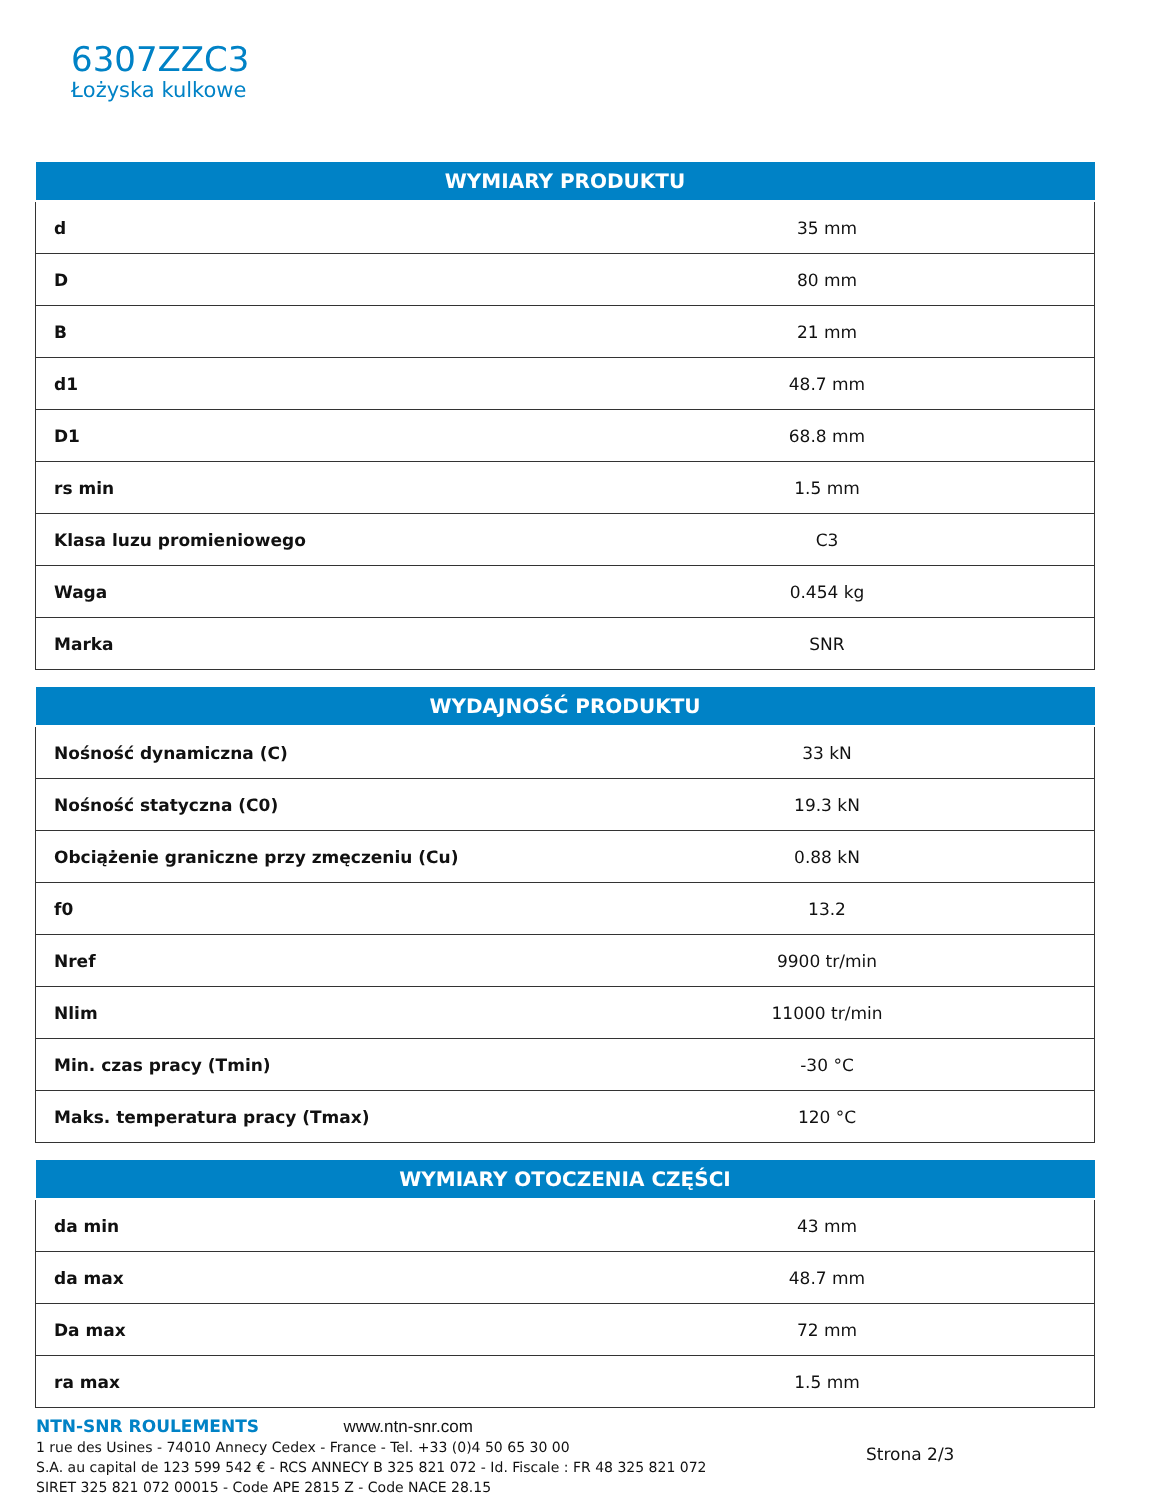6307ZZC3
Łożyska kulkowe
| WYMIARY PRODUKTU | |
| --- | --- |
| d | 35 mm |
| D | 80 mm |
| B | 21 mm |
| d1 | 48.7 mm |
| D1 | 68.8 mm |
| rs min | 1.5 mm |
| Klasa luzu promieniowego | C3 |
| Waga | 0.454 kg |
| Marka | SNR |
| WYDAJNOŚĆ PRODUKTU | |
| --- | --- |
| Nośność dynamiczna (C) | 33 kN |
| Nośność statyczna (C0) | 19.3 kN |
| Obciążenie graniczne przy zmęczeniu (Cu) | 0.88 kN |
| f0 | 13.2 |
| Nref | 9900 tr/min |
| Nlim | 11000 tr/min |
| Min. czas pracy (Tmin) | -30 °C |
| Maks. temperatura pracy (Tmax) | 120 °C |
| WYMIARY OTOCZENIA CZĘŚCI | |
| --- | --- |
| da min | 43 mm |
| da max | 48.7 mm |
| Da max | 72 mm |
| ra max | 1.5 mm |
NTN-SNR ROULEMENTS www.ntn-snr.com
1 rue des Usines - 74010 Annecy Cedex - France - Tel. +33 (0)4 50 65 30 00
S.A. au capital de 123 599 542 € - RCS ANNECY B 325 821 072 - Id. Fiscale : FR 48 325 821 072
SIRET 325 821 072 00015 - Code APE 2815 Z - Code NACE 28.15
Strona 2/3